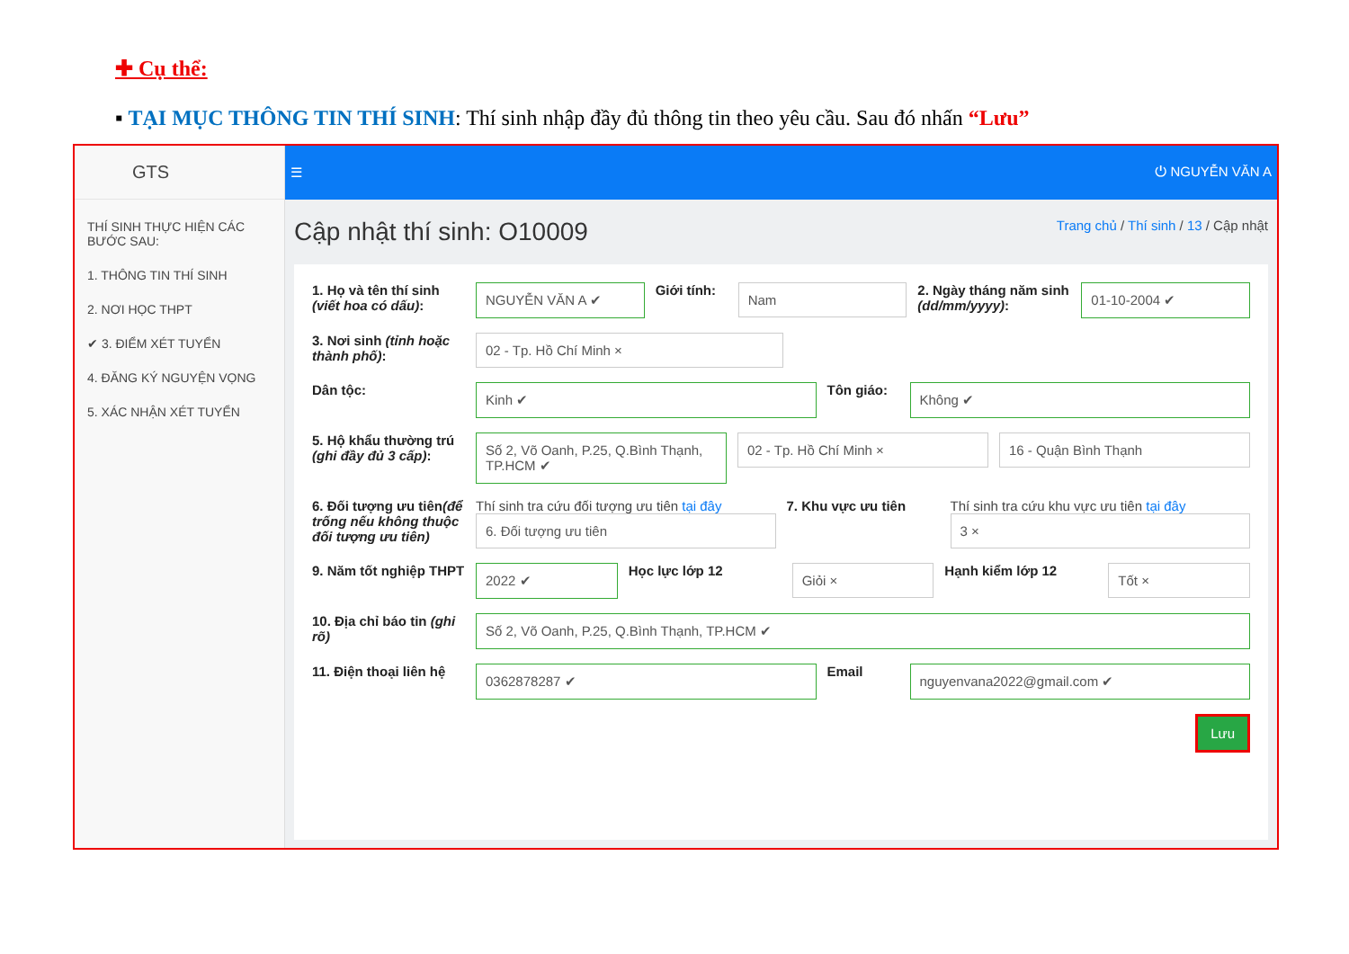✚ Cụ thể:
▪ TẠI MỤC THÔNG TIN THÍ SINH: Thí sinh nhập đầy đủ thông tin theo yêu cầu. Sau đó nhấn “Lưu”
GTS
THÍ SINH THỰC HIỆN CÁC BƯỚC SAU:
1. THÔNG TIN THÍ SINH
2. NƠI HỌC THPT
✔ 3. ĐIỂM XÉT TUYỂN
4. ĐĂNG KÝ NGUYỆN VỌNG
5. XÁC NHẬN XÉT TUYỂN
☰ ⏻ NGUYỄN VĂN A
Cập nhật thí sinh: O10009
Trang chủ / Thí sinh / 13 / Cập nhật
1. Họ và tên thí sinh (viết hoa có dấu):
NGUYỄN VĂN A ✔
Giới tính:
Nam
2. Ngày tháng năm sinh (dd/mm/yyyy):
01-10-2004 ✔
3. Nơi sinh (tỉnh hoặc thành phố):
02 - Tp. Hồ Chí Minh ×
Dân tộc:
Kinh ✔
Tôn giáo:
Không ✔
5. Hộ khẩu thường trú (ghi đầy đủ 3 cấp):
Số 2, Võ Oanh, P.25, Q.Bình Thạnh, TP.HCM ✔
02 - Tp. Hồ Chí Minh × 16 - Quận Bình Thạnh
6. Đối tượng ưu tiên(để trống nếu không thuộc đối tượng ưu tiên)
Thí sinh tra cứu đối tượng ưu tiên tại đây
6. Đối tượng ưu tiên
7. Khu vực ưu tiên Thí sinh tra cứu khu vực ưu tiên tại đây
3 ×
9. Năm tốt nghiệp THPT
2022 ✔
Học lực lớp 12
Giỏi ×
Hạnh kiểm lớp 12
Tốt ×
10. Địa chỉ báo tin (ghi rõ)
Số 2, Võ Oanh, P.25, Q.Bình Thạnh, TP.HCM ✔
11. Điện thoại liên hệ
0362878287 ✔
Email
nguyenvana2022@gmail.com ✔
Lưu